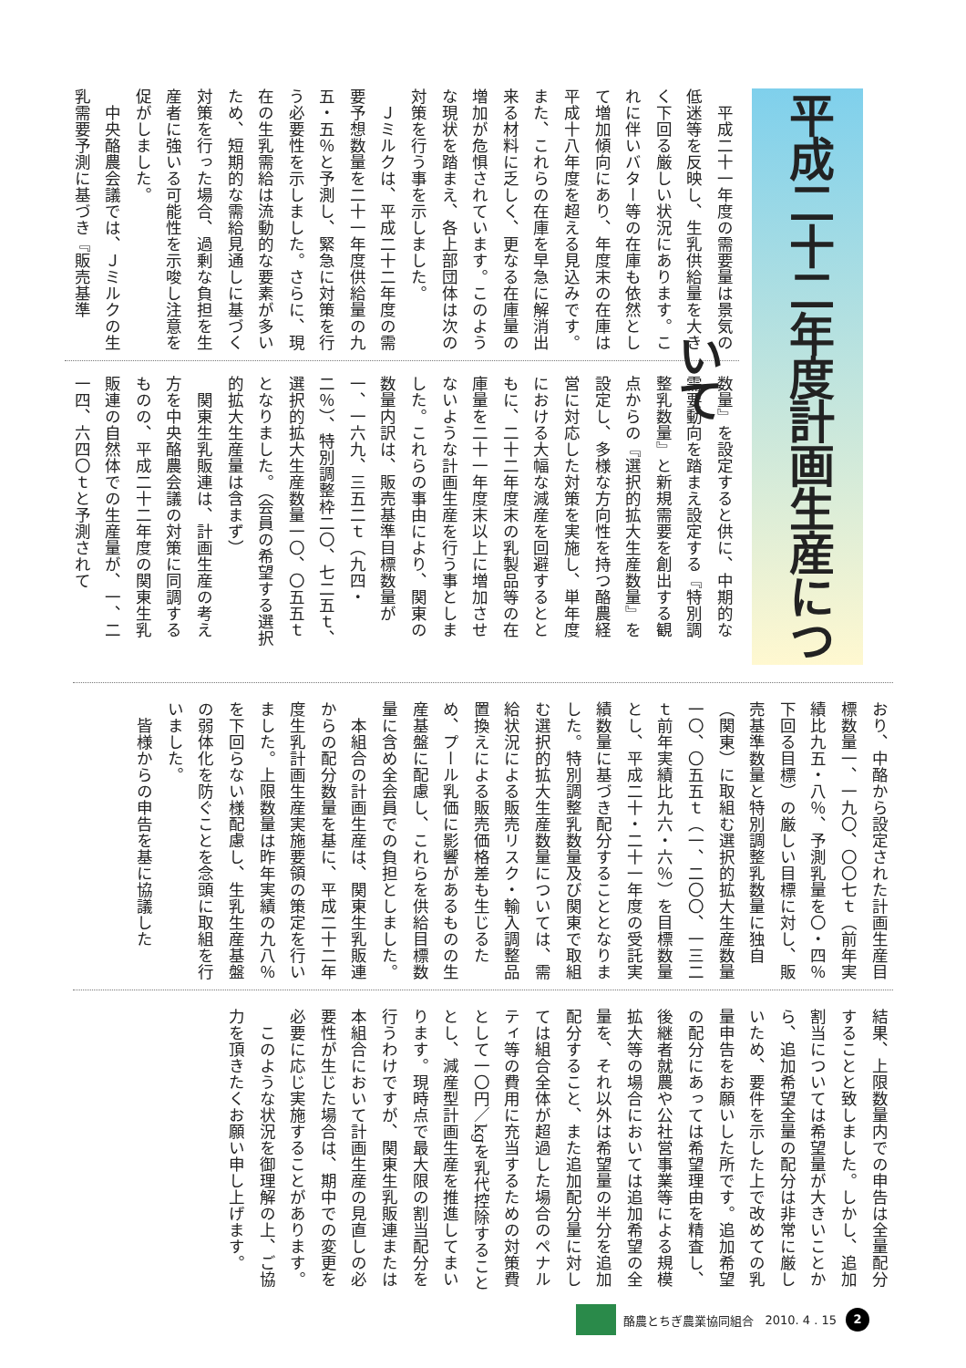平成二十二年度計画生産について
平成二十一年度の需要量は景気の低迷等を反映し、生乳供給量を大きく下回る厳しい状況にあります。これに伴いバター等の在庫も依然として増加傾向にあり、年度末の在庫は平成十八年度を超える見込みです。また、これらの在庫を早急に解消出来る材料に乏しく、更なる在庫量の増加が危惧されています。このような現状を踏まえ、各上部団体は次の対策を行う事を示しました。
Ｊミルクは、平成二十二年度の需要予想数量を二十一年度供給量の九五・五％と予測し、緊急に対策を行う必要性を示しました。さらに、現在の生乳需給は流動的な要素が多いため、短期的な需給見通しに基づく対策を行った場合、過剰な負担を生産者に強いる可能性を示唆し注意を促がしました。
中央酪農会議では、Ｊミルクの生乳需要予測に基づき『販売基準
数量』を設定すると供に、中期的な需要動向を踏まえ設定する『特別調整乳数量』と新規需要を創出する観点からの『選択的拡大生産数量』を設定し、多様な方向性を持つ酪農経営に対応した対策を実施し、単年度における大幅な減産を回避するとともに、二十二年度末の乳製品等の在庫量を二十一年度末以上に増加させないような計画生産を行う事としました。これらの事由により、関東の数量内訳は、販売基準目標数量が一、一六九、三五二ｔ（九四・二％）、特別調整枠二〇、七二五ｔ、選択的拡大生産数量一〇、〇五五ｔとなりました。（会員の希望する選択的拡大生産量は含まず）
関東生乳販連は、計画生産の考え方を中央酪農会議の対策に同調するものの、平成二十二年度の関東生乳販連の自然体での生産量が、一、二一四、六四〇ｔと予測されて
おり、中酪から設定された計画生産目標数量一、一九〇、〇〇七ｔ（前年実績比九五・八％、予測乳量を〇・四％下回る目標）の厳しい目標に対し、販売基準数量と特別調整乳数量に独自（関東）に取組む選択的拡大生産数量一〇、〇五五ｔ（一、二〇〇、一三二ｔ前年実績比九六・六％）を目標数量とし、平成二十・二十一年度の受託実績数量に基づき配分することとなりました。特別調整乳数量及び関東で取組む選択的拡大生産数量については、需給状況による販売リスク・輸入調整品置換えによる販売価格差も生じるため、プール乳価に影響があるものの生産基盤に配慮し、これらを供給目標数量に含め全会員での負担としました。
本組合の計画生産は、関東生乳販連からの配分数量を基に、平成二十二年度生乳計画生産実施要領の策定を行いました。上限数量は昨年実績の九八％を下回らない様配慮し、生乳生産基盤の弱体化を防ぐことを念頭に取組を行いました。
皆様からの申告を基に協議した
結果、上限数量内での申告は全量配分することと致しました。しかし、追加割当については希望量が大きいことから、追加希望全量の配分は非常に厳しいため、要件を示した上で改めての乳量申告をお願いした所です。追加希望の配分にあっては希望理由を精査し、後継者就農や公社営事業等による規模拡大等の場合においては追加希望の全量を、それ以外は希望量の半分を追加配分すること、また追加配分量に対しては組合全体が超過した場合のペナルティ等の費用に充当するための対策費として一〇円／kgを乳代控除することとし、減産型計画生産を推進してまいります。現時点で最大限の割当配分を行うわけですが、関東生乳販連または本組合において計画生産の見直しの必要性が生じた場合は、期中での変更を必要に応じ実施することがあります。
このような状況を御理解の上、ご協力を頂きたくお願い申し上げます。
酪農とちぎ農業協同組合 2010. 4 . 15 2